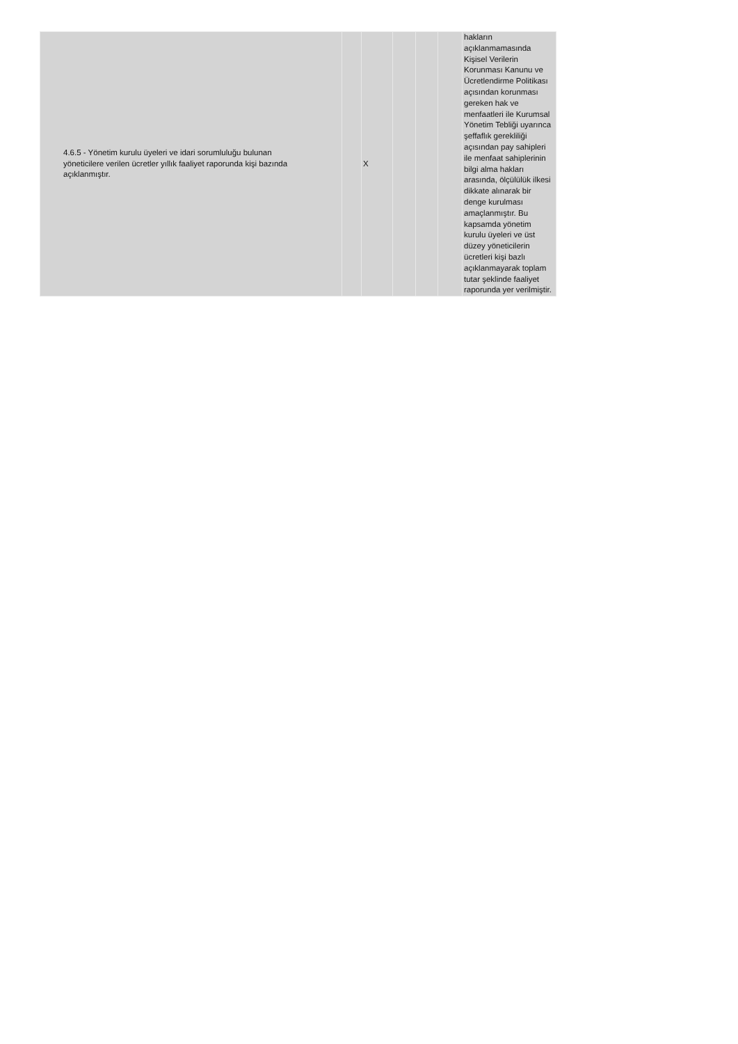| 4.6.5 - Yönetim kurulu üyeleri ve idari sorumluluğu bulunan yöneticilere verilen ücretler yıllık faaliyet raporunda kişi bazında açıklanmıştır. | | X | | | | hakların açıklanmamasında Kişisel Verilerin Korunması Kanunu ve Ücretlendirme Politikası açısından korunması gereken hak ve menfaatleri ile Kurumsal Yönetim Tebliği uyarınca şeffaflık gerekliliği açısından pay sahipleri ile menfaat sahiplerinin bilgi alma hakları arasında, ölçülülük ilkesi dikkate alınarak bir denge kurulması amaçlanmıştır. Bu kapsamda yönetim kurulu üyeleri ve üst düzey yöneticilerin ücretleri kişi bazlı açıklanmayarak toplam tutar şeklinde faaliyet raporunda yer verilmiştir. |